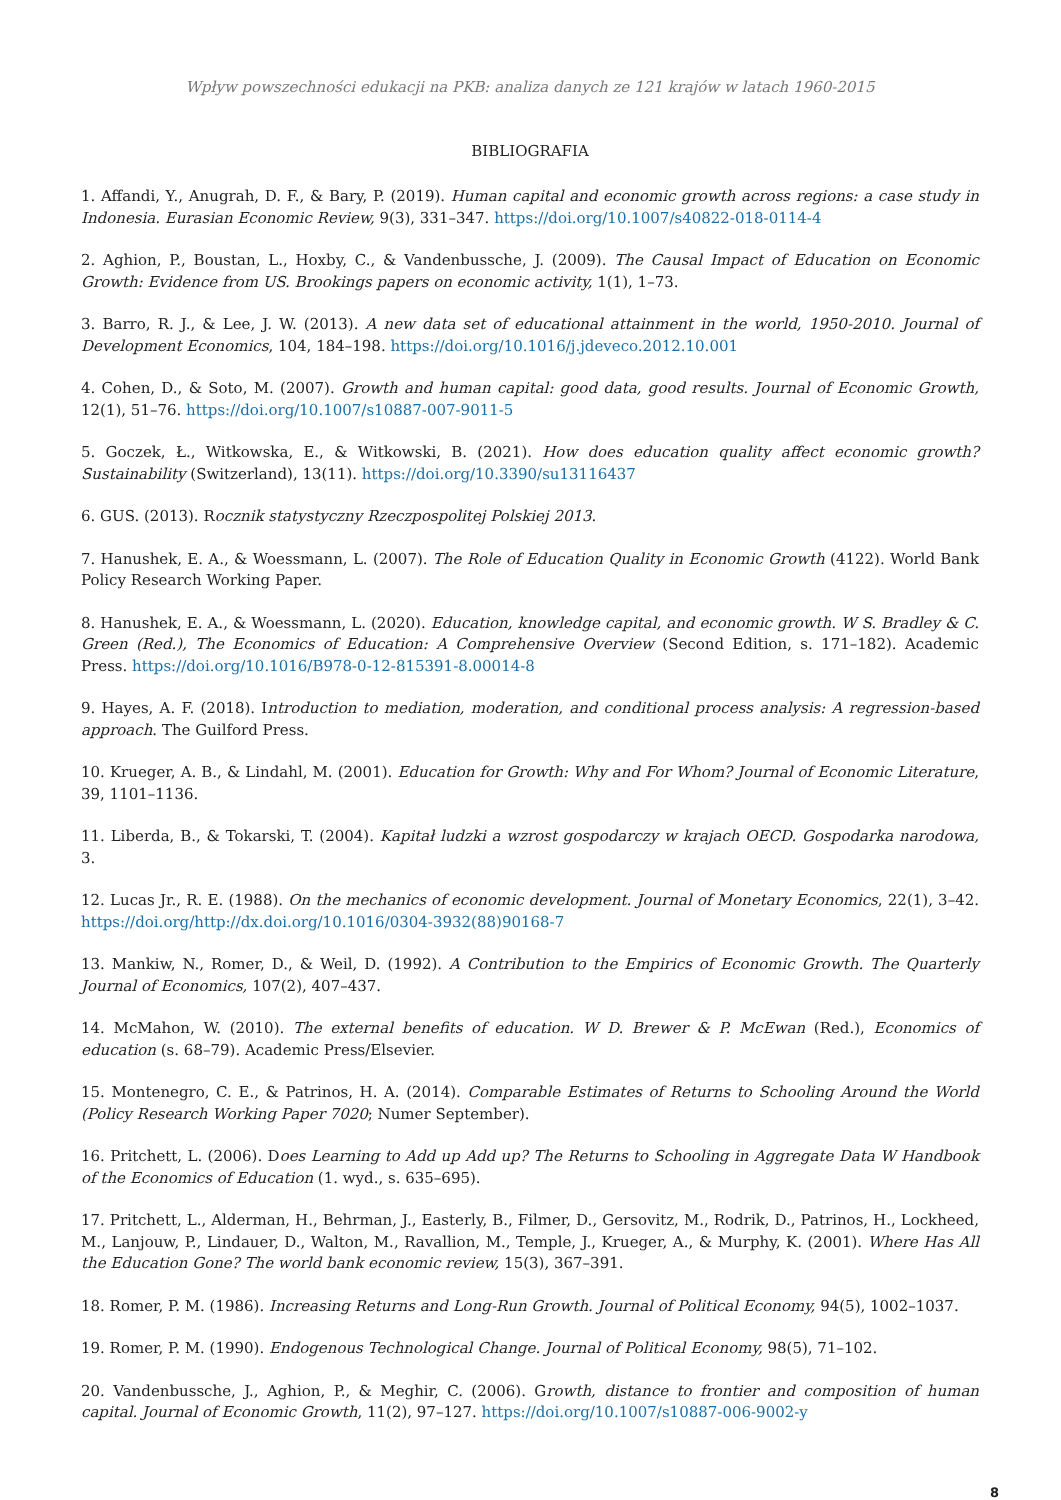Wpływ powszechności edukacji na PKB: analiza danych ze 121 krajów w latach 1960-2015
BIBLIOGRAFIA
1. Affandi, Y., Anugrah, D. F., & Bary, P. (2019). Human capital and economic growth across regions: a case study in Indonesia. Eurasian Economic Review, 9(3), 331–347. https://doi.org/10.1007/s40822-018-0114-4
2. Aghion, P., Boustan, L., Hoxby, C., & Vandenbussche, J. (2009). The Causal Impact of Education on Economic Growth: Evidence from US. Brookings papers on economic activity, 1(1), 1–73.
3. Barro, R. J., & Lee, J. W. (2013). A new data set of educational attainment in the world, 1950-2010. Journal of Development Economics, 104, 184–198. https://doi.org/10.1016/j.jdeveco.2012.10.001
4. Cohen, D., & Soto, M. (2007). Growth and human capital: good data, good results. Journal of Economic Growth, 12(1), 51–76. https://doi.org/10.1007/s10887-007-9011-5
5. Goczek, Ł., Witkowska, E., & Witkowski, B. (2021). How does education quality affect economic growth? Sustainability (Switzerland), 13(11). https://doi.org/10.3390/su13116437
6. GUS. (2013). Rocznik statystyczny Rzeczpospolitej Polskiej 2013.
7. Hanushek, E. A., & Woessmann, L. (2007). The Role of Education Quality in Economic Growth (4122). World Bank Policy Research Working Paper.
8. Hanushek, E. A., & Woessmann, L. (2020). Education, knowledge capital, and economic growth. W S. Bradley & C. Green (Red.), The Economics of Education: A Comprehensive Overview (Second Edition, s. 171–182). Academic Press. https://doi.org/10.1016/B978-0-12-815391-8.00014-8
9. Hayes, A. F. (2018). Introduction to mediation, moderation, and conditional process analysis: A regression-based approach. The Guilford Press.
10. Krueger, A. B., & Lindahl, M. (2001). Education for Growth: Why and For Whom? Journal of Economic Literature, 39, 1101–1136.
11. Liberda, B., & Tokarski, T. (2004). Kapitał ludzki a wzrost gospodarczy w krajach OECD. Gospodarka narodowa, 3.
12. Lucas Jr., R. E. (1988). On the mechanics of economic development. Journal of Monetary Economics, 22(1), 3–42. https://doi.org/http://dx.doi.org/10.1016/0304-3932(88)90168-7
13. Mankiw, N., Romer, D., & Weil, D. (1992). A Contribution to the Empirics of Economic Growth. The Quarterly Journal of Economics, 107(2), 407–437.
14. McMahon, W. (2010). The external benefits of education. W D. Brewer & P. McEwan (Red.), Economics of education (s. 68–79). Academic Press/Elsevier.
15. Montenegro, C. E., & Patrinos, H. A. (2014). Comparable Estimates of Returns to Schooling Around the World (Policy Research Working Paper 7020; Numer September).
16. Pritchett, L. (2006). Does Learning to Add up Add up? The Returns to Schooling in Aggregate Data W Handbook of the Economics of Education (1. wyd., s. 635–695).
17. Pritchett, L., Alderman, H., Behrman, J., Easterly, B., Filmer, D., Gersovitz, M., Rodrik, D., Patrinos, H., Lockheed, M., Lanjouw, P., Lindauer, D., Walton, M., Ravallion, M., Temple, J., Krueger, A., & Murphy, K. (2001). Where Has All the Education Gone? The world bank economic review, 15(3), 367–391.
18. Romer, P. M. (1986). Increasing Returns and Long-Run Growth. Journal of Political Economy, 94(5), 1002–1037.
19. Romer, P. M. (1990). Endogenous Technological Change. Journal of Political Economy, 98(5), 71–102.
20. Vandenbussche, J., Aghion, P., & Meghir, C. (2006). Growth, distance to frontier and composition of human capital. Journal of Economic Growth, 11(2), 97–127. https://doi.org/10.1007/s10887-006-9002-y
8